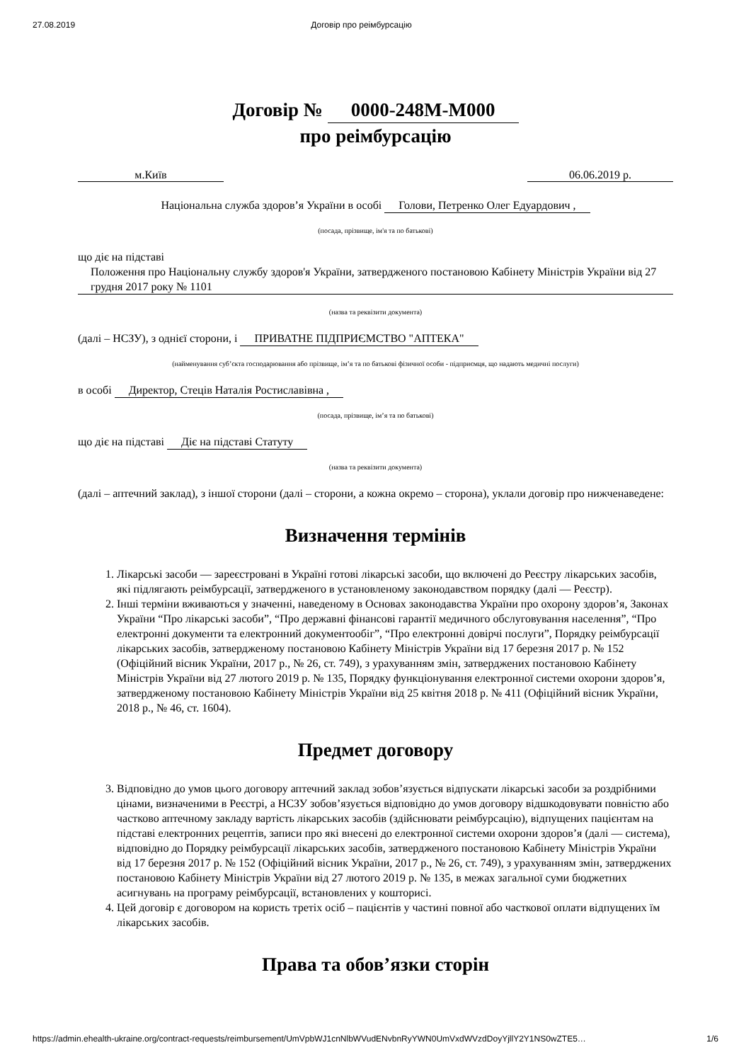27.08.2019 Договір про реімбурсацію
Договір № 0000-248M-M000
про реімбурсацію
м.Київ 06.06.2019 р.
Національна служба здоров’я України в особі Голови, Петренко Олег Едуардович ,
(посада, прізвище, ім'я та по батькові)
що діє на підставі
Положення про Національну службу здоров'я України, затвердженого постановою Кабінету Міністрів України від 27 грудня 2017 року № 1101
(назва та реквізити документа)
(далі – НСЗУ), з однієї сторони, і ПРИВАТНЕ ПІДПРИЄМСТВО "АПТЕКА"
(найменування суб’єкта господарювання або прізвище, ім’я та по батькові фізичної особи - підприємця, що надають медичні послуги)
в особі Директор, Стецiв Наталія Ростиславівна ,
(посада, прізвище, ім’я та по батькові)
що діє на підставі Діє на підставі Статуту
(назва та реквізити документа)
(далі – аптечний заклад), з іншої сторони (далі – сторони, а кожна окремо – сторона), уклали договір про нижченаведене:
Визначення термінів
1. Лікарські засоби — зареєстровані в Україні готові лікарські засоби, що включені до Реєстру лікарських засобів, які підлягають реімбурсації, затвердженого в установленому законодавством порядку (далі — Реєстр).
2. Інші терміни вживаються у значенні, наведеному в Основах законодавства України про охорону здоров’я, Законах України “Про лікарські засоби”, “Про державні фінансові гарантії медичного обслуговування населення”, “Про електронні документи та електронний документообіг”, “Про електронні довірчі послуги”, Порядку реімбурсації лікарських засобів, затвердженому постановою Кабінету Міністрів України від 17 березня 2017 р. № 152 (Офіційний вісник України, 2017 р., № 26, ст. 749), з урахуванням змін, затверджених постановою Кабінету Міністрів України від 27 лютого 2019 р. № 135, Порядку функціонування електронної системи охорони здоров’я, затвердженому постановою Кабінету Міністрів України від 25 квітня 2018 р. № 411 (Офіційний вісник України, 2018 р., № 46, ст. 1604).
Предмет договору
3. Відповідно до умов цього договору аптечний заклад зобов’язується відпускати лікарські засоби за роздрібними цінами, визначеними в Реєстрі, а НСЗУ зобов’язується відповідно до умов договору відшкодовувати повністю або частково аптечному закладу вартість лікарських засобів (здійснювати реімбурсацію), відпущених пацієнтам на підставі електронних рецептів, записи про які внесені до електронної системи охорони здоров’я (далі — система), відповідно до Порядку реімбурсації лікарських засобів, затвердженого постановою Кабінету Міністрів України від 17 березня 2017 р. № 152 (Офіційний вісник України, 2017 р., № 26, ст. 749), з урахуванням змін, затверджених постановою Кабінету Міністрів України від 27 лютого 2019 р. № 135, в межах загальної суми бюджетних асигнувань на програму реімбурсації, встановлених у кошторисі.
4. Цей договір є договором на користь третіх осіб – пацієнтів у частині повної або часткової оплати відпущених їм лікарських засобів.
Права та обов’язки сторін
https://admin.ehealth-ukraine.org/contract-requests/reimbursement/UmVpbWJ1cnNlbWVudENvbnRyYWN0UmVxdWVzdDoyYjllY2Y1NS0wZTE5… 1/6